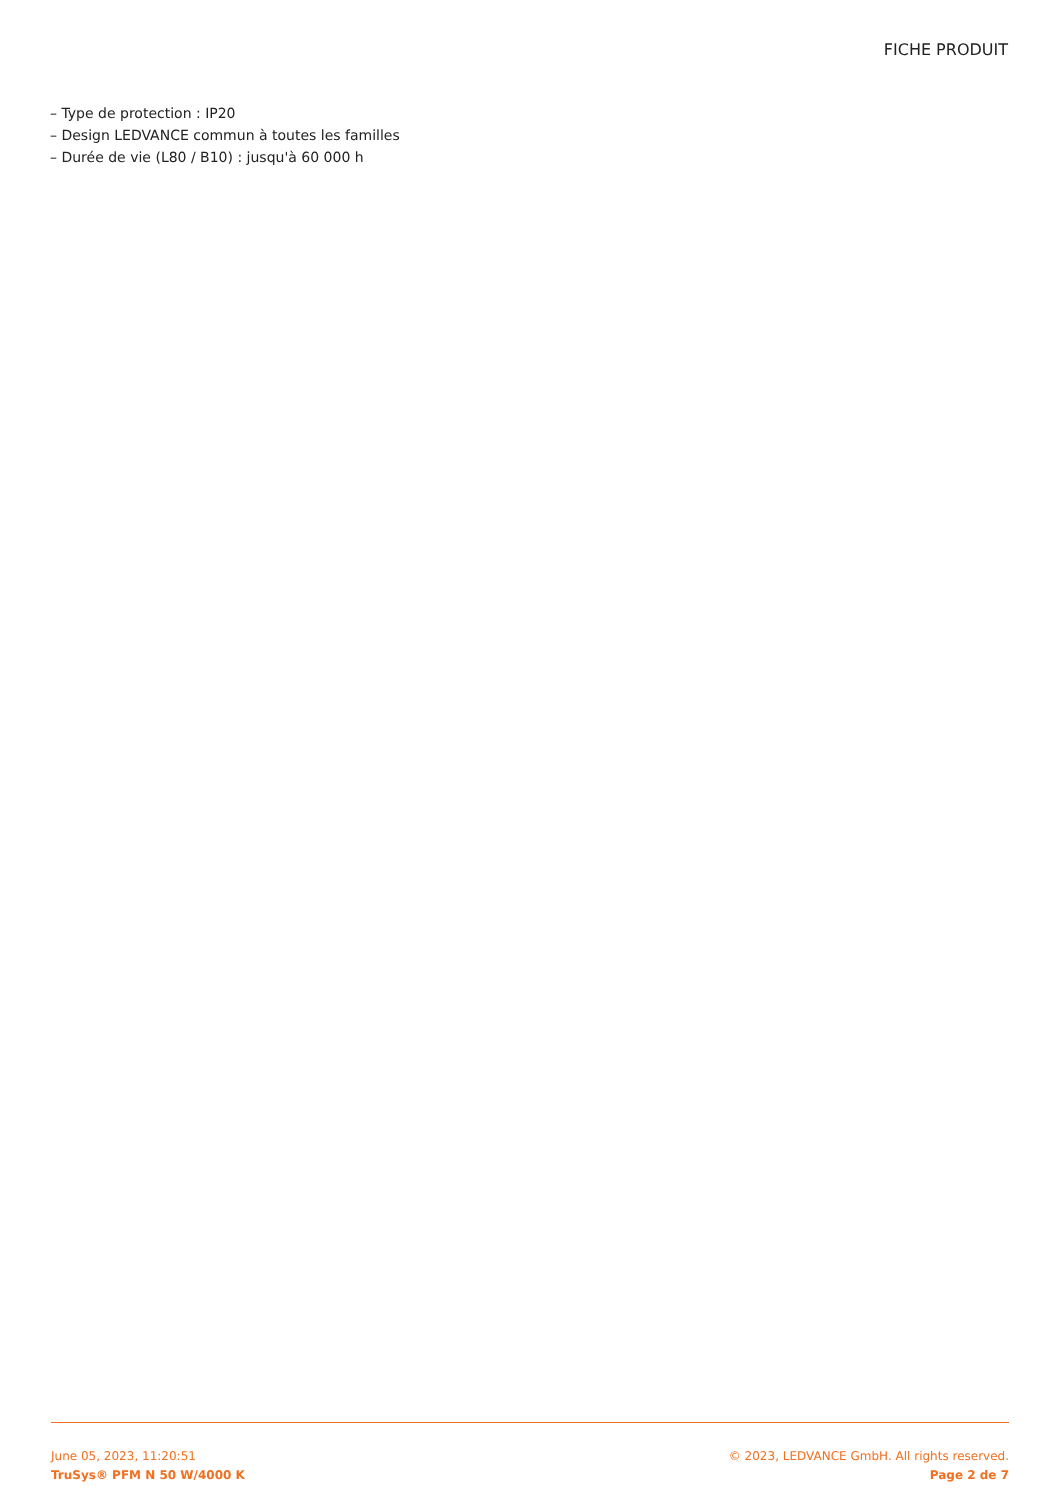FICHE PRODUIT
– Type de protection : IP20
– Design LEDVANCE commun à toutes les familles
– Durée de vie (L80 / B10) : jusqu'à 60 000 h
June 05, 2023, 11:20:51 © 2023, LEDVANCE GmbH. All rights reserved.
TruSys® PFM N 50 W/4000 K Page 2 de 7